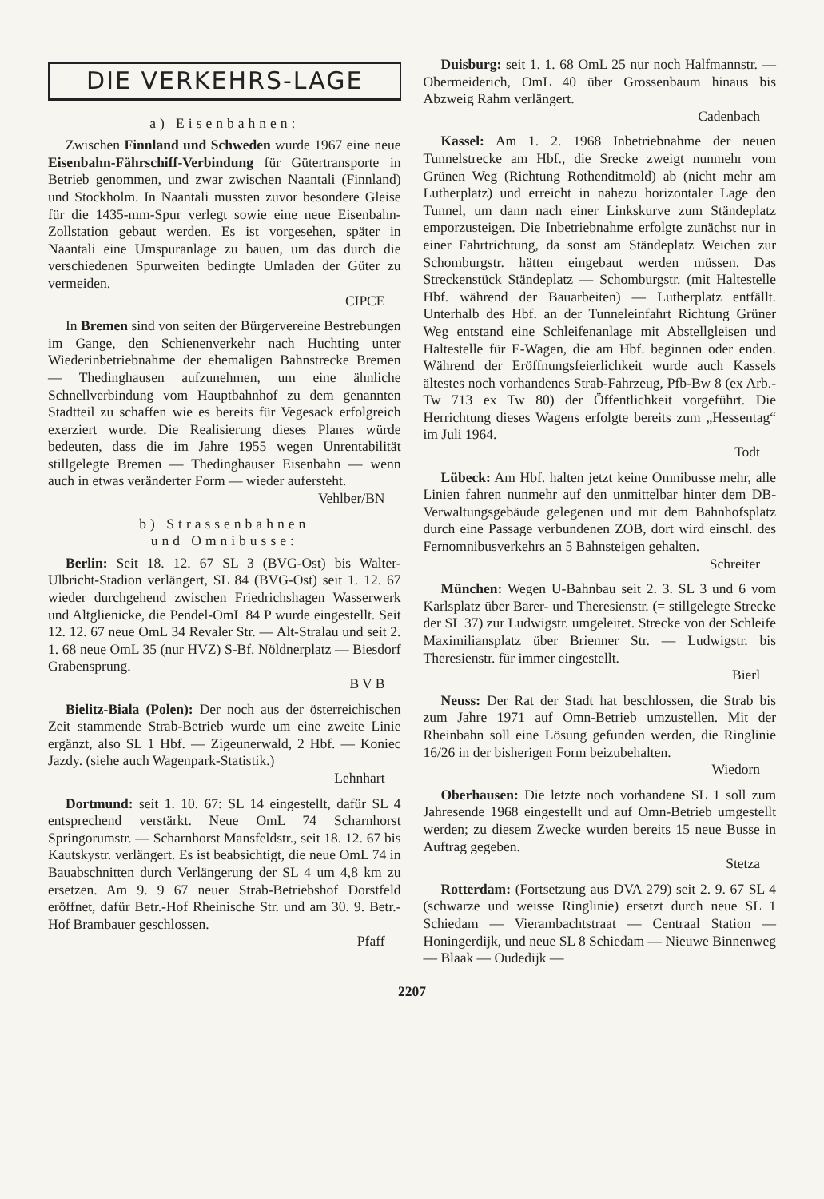DIE VERKEHRS-LAGE
a) Eisenbahnen:
Zwischen Finnland und Schweden wurde 1967 eine neue Eisenbahn-Fährschiff-Verbindung für Gütertransporte in Betrieb genommen, und zwar zwischen Naantali (Finnland) und Stockholm. In Naantali mussten zuvor besondere Gleise für die 1435-mm-Spur verlegt sowie eine neue Eisenbahn-Zollstation gebaut werden. Es ist vorgesehen, später in Naantali eine Umspuranlage zu bauen, um das durch die verschiedenen Spurweiten bedingte Umladen der Güter zu vermeiden.
CIPCE
In Bremen sind von seiten der Bürgervereine Bestrebungen im Gange, den Schienenverkehr nach Huchting unter Wiederinbetriebnahme der ehemaligen Bahnstrecke Bremen — Thedinghausen aufzunehmen, um eine ähnliche Schnellverbindung vom Hauptbahnhof zu dem genannten Stadtteil zu schaffen wie es bereits für Vegesack erfolgreich exerziert wurde. Die Realisierung dieses Planes würde bedeuten, dass die im Jahre 1955 wegen Unrentabilität stillgelegte Bremen — Thedinghauser Eisenbahn — wenn auch in etwas veränderter Form — wieder aufersteht.
Vehlber/BN
b) Strassenbahnen
und Omnibusse:
Berlin: Seit 18. 12. 67 SL 3 (BVG-Ost) bis Walter-Ulbricht-Stadion verlängert, SL 84 (BVG-Ost) seit 1. 12. 67 wieder durchgehend zwischen Friedrichshagen Wasserwerk und Altglienicke, die Pendel-OmL 84 P wurde eingestellt. Seit 12. 12. 67 neue OmL 34 Revaler Str. — Alt-Stralau und seit 2. 1. 68 neue OmL 35 (nur HVZ) S-Bf. Nöldnerplatz — Biesdorf Grabensprung.
B V B
Bielitz-Biala (Polen): Der noch aus der österreichischen Zeit stammende Strab-Betrieb wurde um eine zweite Linie ergänzt, also SL 1 Hbf. — Zigeunerwald, 2 Hbf. — Koniec Jazdy. (siehe auch Wagenpark-Statistik.)
Lehnhart
Dortmund: seit 1. 10. 67: SL 14 eingestellt, dafür SL 4 entsprechend verstärkt. Neue OmL 74 Scharnhorst Springorumstr. — Scharnhorst Mansfeldstr., seit 18. 12. 67 bis Kautskystr. verlängert. Es ist beabsichtigt, die neue OmL 74 in Bauabschnitten durch Verlängerung der SL 4 um 4,8 km zu ersetzen. Am 9. 9 67 neuer Strab-Betriebshof Dorstfeld eröffnet, dafür Betr.-Hof Rheinische Str. und am 30. 9. Betr.-Hof Brambauer geschlossen.
Pfaff
Duisburg: seit 1. 1. 68 OmL 25 nur noch Halfmannstr. — Obermeiderich, OmL 40 über Grossenbaum hinaus bis Abzweig Rahm verlängert.
Cadenbach
Kassel: Am 1. 2. 1968 Inbetriebnahme der neuen Tunnelstrecke am Hbf., die Srecke zweigt nunmehr vom Grünen Weg (Richtung Rothenditmold) ab (nicht mehr am Lutherplatz) und erreicht in nahezu horizontaler Lage den Tunnel, um dann nach einer Linkskurve zum Ständeplatz emporzusteigen. Die Inbetriebnahme erfolgte zunächst nur in einer Fahrtrichtung, da sonst am Ständeplatz Weichen zur Schomburgstr. hätten eingebaut werden müssen. Das Streckenstück Ständeplatz — Schomburgstr. (mit Haltestelle Hbf. während der Bauarbeiten) — Lutherplatz entfällt. Unterhalb des Hbf. an der Tunneleinfahrt Richtung Grüner Weg entstand eine Schleifenanlage mit Abstellgleisen und Haltestelle für E-Wagen, die am Hbf. beginnen oder enden. Während der Eröffnungsfeierlichkeit wurde auch Kassels ältestes noch vorhandenes Strab-Fahrzeug, Pfb-Bw 8 (ex Arb.-Tw 713 ex Tw 80) der Öffentlichkeit vorgeführt. Die Herrichtung dieses Wagens erfolgte bereits zum „Hessentag“ im Juli 1964.
Todt
Lübeck: Am Hbf. halten jetzt keine Omnibusse mehr, alle Linien fahren nunmehr auf den unmittelbar hinter dem DB-Verwaltungsgebäude gelegenen und mit dem Bahnhofsplatz durch eine Passage verbundenen ZOB, dort wird einschl. des Fernomnibusverkehrs an 5 Bahnsteigen gehalten.
Schreiter
München: Wegen U-Bahnbau seit 2. 3. SL 3 und 6 vom Karlsplatz über Barer- und Theresienstr. (= stillgelegte Strecke der SL 37) zur Ludwigstr. umgeleitet. Strecke von der Schleife Maximiliansplatz über Brienner Str. — Ludwigstr. bis Theresienstr. für immer eingestellt.
Bierl
Neuss: Der Rat der Stadt hat beschlossen, die Strab bis zum Jahre 1971 auf Omn-Betrieb umzustellen. Mit der Rheinbahn soll eine Lösung gefunden werden, die Ringlinie 16/26 in der bisherigen Form beizubehalten.
Wiedorn
Oberhausen: Die letzte noch vorhandene SL 1 soll zum Jahresende 1968 eingestellt und auf Omn-Betrieb umgestellt werden; zu diesem Zwecke wurden bereits 15 neue Busse in Auftrag gegeben.
Stetza
Rotterdam: (Fortsetzung aus DVA 279) seit 2. 9. 67 SL 4 (schwarze und weisse Ringlinie) ersetzt durch neue SL 1 Schiedam — Vierambachtstraat — Centraal Station — Honingerdijk, und neue SL 8 Schiedam — Nieuwe Binnenweg — Blaak — Oudedijk —
2207